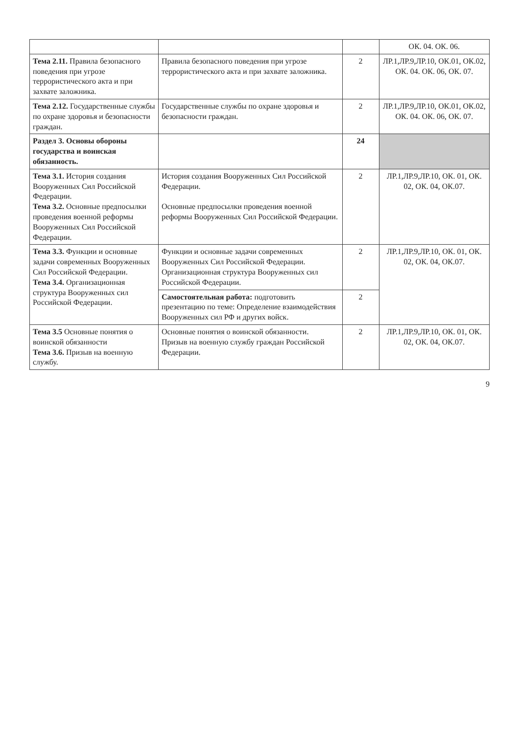| | | | ОК. 04. ОК. 06. |
| Тема 2.11. Правила безопасного поведения при угрозе террористического акта и при захвате заложника. | Правила безопасного поведения при угрозе террористического акта и при захвате заложника. | 2 | ЛР.1,ЛР.9,ЛР.10, ОК.01, ОК.02, ОК. 04. ОК. 06, ОК. 07. |
| Тема 2.12. Государственные службы по охране здоровья и безопасности граждан. | Государственные службы по охране здоровья и безопасности граждан. | 2 | ЛР.1,ЛР.9,ЛР.10, ОК.01, ОК.02, ОК. 04. ОК. 06, ОК. 07. |
| Раздел 3. Основы обороны государства и воинская обязанность. | | 24 | |
| Тема 3.1. История создания Вооруженных Сил Российской Федерации. Тема 3.2. Основные предпосылки проведения военной реформы Вооруженных Сил Российской Федерации. | История создания Вооруженных Сил Российской Федерации. Основные предпосылки проведения военной реформы Вооруженных Сил Российской Федерации. | 2 | ЛР.1,ЛР.9,ЛР.10, ОК. 01, ОК. 02, ОК. 04, ОК.07. |
| Тема 3.3. Функции и основные задачи современных Вооруженных Сил Российской Федерации. Тема 3.4. Организационная структура Вооруженных сил Российской Федерации. | Функции и основные задачи современных Вооруженных Сил Российской Федерации. Организационная структура Вооруженных сил Российской Федерации. | 2 | ЛР.1,ЛР.9,ЛР.10, ОК. 01, ОК. 02, ОК. 04, ОК.07. |
| | Самостоятельная работа: подготовить презентацию по теме: Определение взаимодействия Вооруженных сил РФ и других войск. | 2 | |
| Тема 3.5 Основные понятия о воинской обязанности Тема 3.6. Призыв на военную службу. | Основные понятия о воинской обязанности. Призыв на военную службу граждан Российской Федерации. | 2 | ЛР.1,ЛР.9,ЛР.10, ОК. 01, ОК. 02, ОК. 04, ОК.07. |
9